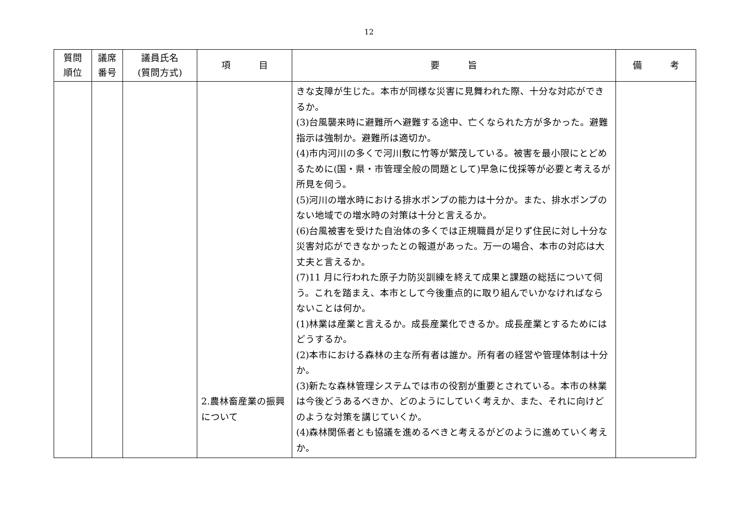12
| 質問 順位 | 議席 番号 | 議員氏名 (質問方式) | 項 目 | 要 旨 | 備 考 |
| --- | --- | --- | --- | --- | --- |
| | | | 2.農林畜産業の振興について | きな支障が生じた。本市が同様な災害に見舞われた際、十分な対応ができるか。 (3)台風襲来時に避難所へ避難する途中、亡くなられた方が多かった。避難指示は強制か。避難所は適切か。 (4)市内河川の多くで河川敷に竹等が繁茂している。被害を最小限にとどめるために(国・県・市管理全般の問題として)早急に伐採等が必要と考えるが所見を伺う。 (5)河川の増水時における排水ポンプの能力は十分か。また、排水ポンプのない地域での増水時の対策は十分と言えるか。 (6)台風被害を受けた自治体の多くでは正規職員が足りず住民に対し十分な災害対応ができなかったとの報道があった。万一の場合、本市の対応は大丈夫と言えるか。 (7)11 月に行われた原子力防災訓練を終えて成果と課題の総括について伺う。これを踏まえ、本市として今後重点的に取り組んでいかなければならないことは何か。 (1)林業は産業と言えるか。成長産業化できるか。成長産業とするためにはどうするか。 (2)本市における森林の主な所有者は誰か。所有者の経営や管理体制は十分か。 (3)新たな森林管理システムでは市の役割が重要とされている。本市の林業は今後どうあるべきか、どのようにしていく考えか、また、それに向けどのような対策を講じていくか。 (4)森林関係者とも協議を進めるべきと考えるがどのように進めていく考えか。 | |